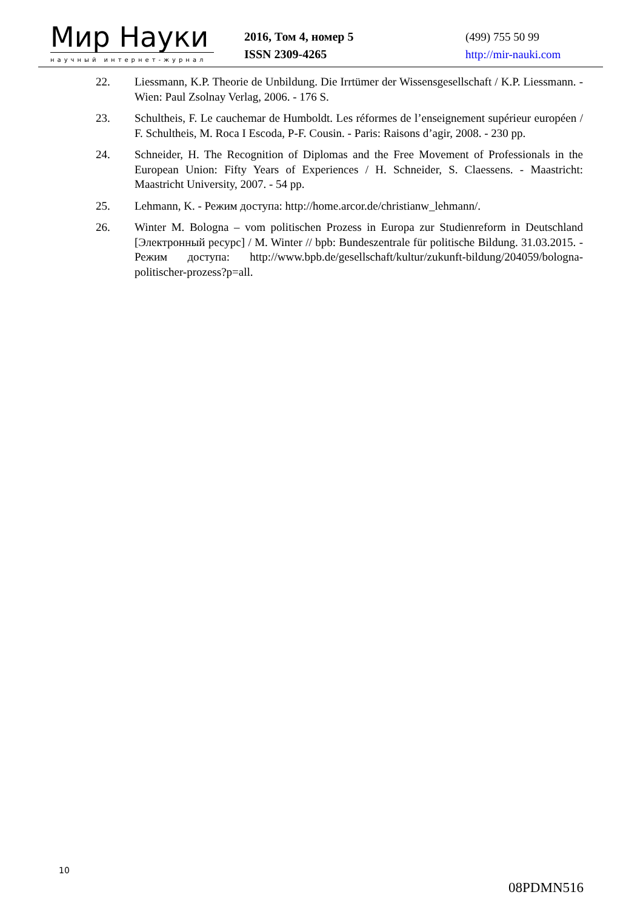Мир Науки
научный интернет-журнал
2016, Том 4, номер 5
ISSN 2309-4265
(499) 755 50 99
http://mir-nauki.com
22. Liessmann, K.P. Theorie de Unbildung. Die Irrtümer der Wissensgesellschaft / K.P. Liessmann. - Wien: Paul Zsolnay Verlag, 2006. - 176 S.
23. Schultheis, F. Le cauchemar de Humboldt. Les réformes de l’enseignement supérieur européen / F. Schultheis, M. Roca I Escoda, P-F. Cousin. - Paris: Raisons d’agir, 2008. - 230 pp.
24. Schneider, H. The Recognition of Diplomas and the Free Movement of Professionals in the European Union: Fifty Years of Experiences / H. Schneider, S. Claessens. - Maastricht: Maastricht University, 2007. - 54 pp.
25. Lehmann, K. - Режим доступа: http://home.arcor.de/christianw_lehmann/.
26. Winter M. Bologna – vom politischen Prozess in Europa zur Studienreform in Deutschland [Электронный ресурс] / M. Winter // bpb: Bundeszentrale für politische Bildung. 31.03.2015. - Режим доступа: http://www.bpb.de/gesellschaft/kultur/zukunft-bildung/204059/bologna-politischer-prozess?p=all.
10
08PDMN516